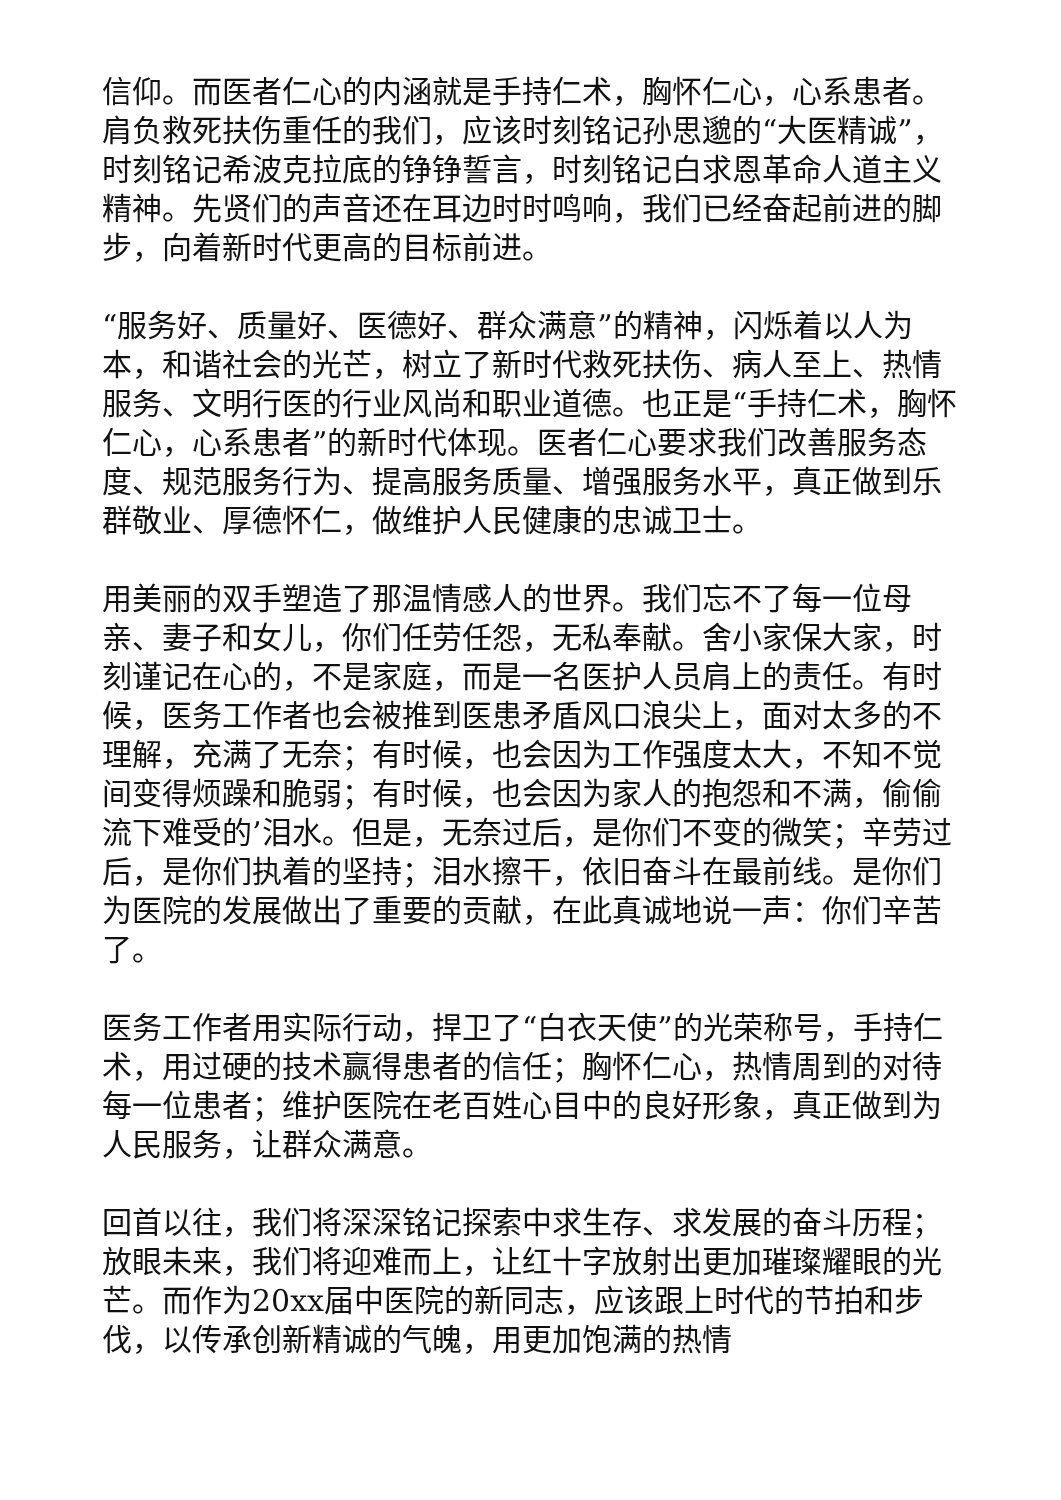信仰。而医者仁心的内涵就是手持仁术，胸怀仁心，心系患者。肩负救死扶伤重任的我们，应该时刻铭记孙思邈的“大医精诚”，时刻铭记希波克拉底的铮铮誓言，时刻铭记白求恩革命人道主义精神。先贤们的声音还在耳边时时鸣响，我们已经奋起前进的脚步，向着新时代更高的目标前进。
“服务好、质量好、医德好、群众满意”的精神，闪烁着以人为本，和谐社会的光芒，树立了新时代救死扶伤、病人至上、热情服务、文明行医的行业风尚和职业道德。也正是“手持仁术，胸怀仁心，心系患者”的新时代体现。医者仁心要求我们改善服务态度、规范服务行为、提高服务质量、增强服务水平，真正做到乐群敬业、厚德怀仁，做维护人民健康的忠诚卫士。
用美丽的双手塑造了那温情感人的世界。我们忘不了每一位母亲、妻子和女儿，你们任劳任怨，无私奉献。舍小家保大家，时刻谨记在心的，不是家庭，而是一名医护人员肩上的责任。有时候，医务工作者也会被推到医患矛盾风口浪尖上，面对太多的不理解，充满了无奈；有时候，也会因为工作强度太大，不知不觉间变得烦躁和脆弱；有时候，也会因为家人的抱怨和不满，偷偷流下难受的’泪水。但是，无奈过后，是你们不变的微笑；辛劳过后，是你们执着的坚持；泪水擦干，依旧奋斗在最前线。是你们为医院的发展做出了重要的贡献，在此真诚地说一声：你们辛苦了。
医务工作者用实际行动，捍卫了“白衣天使”的光荣称号，手持仁术，用过硬的技术赢得患者的信任；胸怀仁心，热情周到的对待每一位患者；维护医院在老百姓心目中的良好形象，真正做到为人民服务，让群众满意。
回首以往，我们将深深铭记探索中求生存、求发展的奋斗历程；放眼未来，我们将迎难而上，让红十字放射出更加璀璨耀眼的光芒。而作为20xx届中医院的新同志，应该跟上时代的节拍和步伐，以传承创新精诚的气魄，用更加饱满的热情